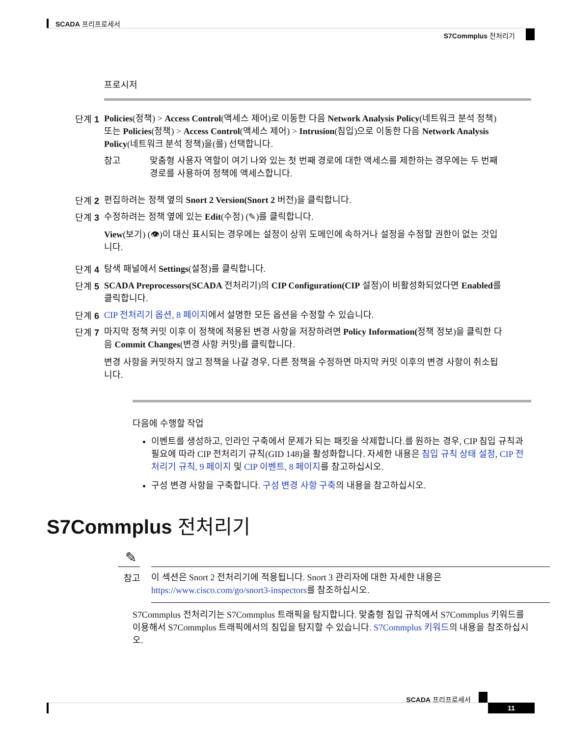SCADA 프리프로세서
S7Commplus 전처리기
프로시저
단계 1
Policies(정책) > Access Control(액세스 제어)로 이동한 다음 Network Analysis Policy(네트워크 분석 정책) 또는 Policies(정책) > Access Control(액세스 제어) > Intrusion(침입)으로 이동한 다음 Network Analysis Policy(네트워크 분석 정책)을(를) 선택합니다.
참고 맞춤형 사용자 역할이 여기 나와 있는 첫 번째 경로에 대한 액세스를 제한하는 경우에는 두 번째 경로를 사용하여 정책에 액세스합니다.
단계 2
편집하려는 정책 옆의 Snort 2 Version(Snort 2 버전)을 클릭합니다.
단계 3
수정하려는 정책 옆에 있는 Edit(수정) (✎)를 클릭합니다.
View(보기) (👁)이 대신 표시되는 경우에는 설정이 상위 도메인에 속하거나 설정을 수정할 권한이 없는 것입니다.
단계 4
탐색 패널에서 Settings(설정)를 클릭합니다.
단계 5
SCADA Preprocessors(SCADA 전처리기)의 CIP Configuration(CIP 설정)이 비활성화되었다면 Enabled를 클릭합니다.
단계 6
CIP 전처리기 옵션, 8 페이지에서 설명한 모든 옵션을 수정할 수 있습니다.
단계 7
마지막 정책 커밋 이후 이 정책에 적용된 변경 사항을 저장하려면 Policy Information(정책 정보)을 클릭한 다음 Commit Changes(변경 사항 커밋)를 클릭합니다.
변경 사항을 커밋하지 않고 정책을 나갈 경우, 다른 정책을 수정하면 마지막 커밋 이후의 변경 사항이 취소됩니다.
다음에 수행할 작업
이벤트를 생성하고, 인라인 구축에서 문제가 되는 패킷을 삭제합니다.를 원하는 경우, CIP 침입 규칙과 필요에 따라 CIP 전처리기 규칙(GID 148)을 활성화합니다. 자세한 내용은 침입 규칙 상태 설정, CIP 전처리기 규칙, 9 페이지 및 CIP 이벤트, 8 페이지를 참고하십시오.
구성 변경 사항을 구축합니다. 구성 변경 사항 구축의 내용을 참고하십시오.
S7Commplus 전처리기
✎
이 섹션은 Snort 2 전처리기에 적용됩니다. Snort 3 관리자에 대한 자세한 내용은 https://www.cisco.com/go/snort3-inspectors를 참조하십시오.
참고
S7Commplus 전처리기는 S7Commplus 트래픽을 탐지합니다. 맞춤형 침입 규칙에서 S7Commplus 키워드를 이용해서 S7Commplus 트래픽에서의 침입을 탐지할 수 있습니다. S7Commplus 키워드의 내용을 참조하십시오.
SCADA 프리프로세서
11